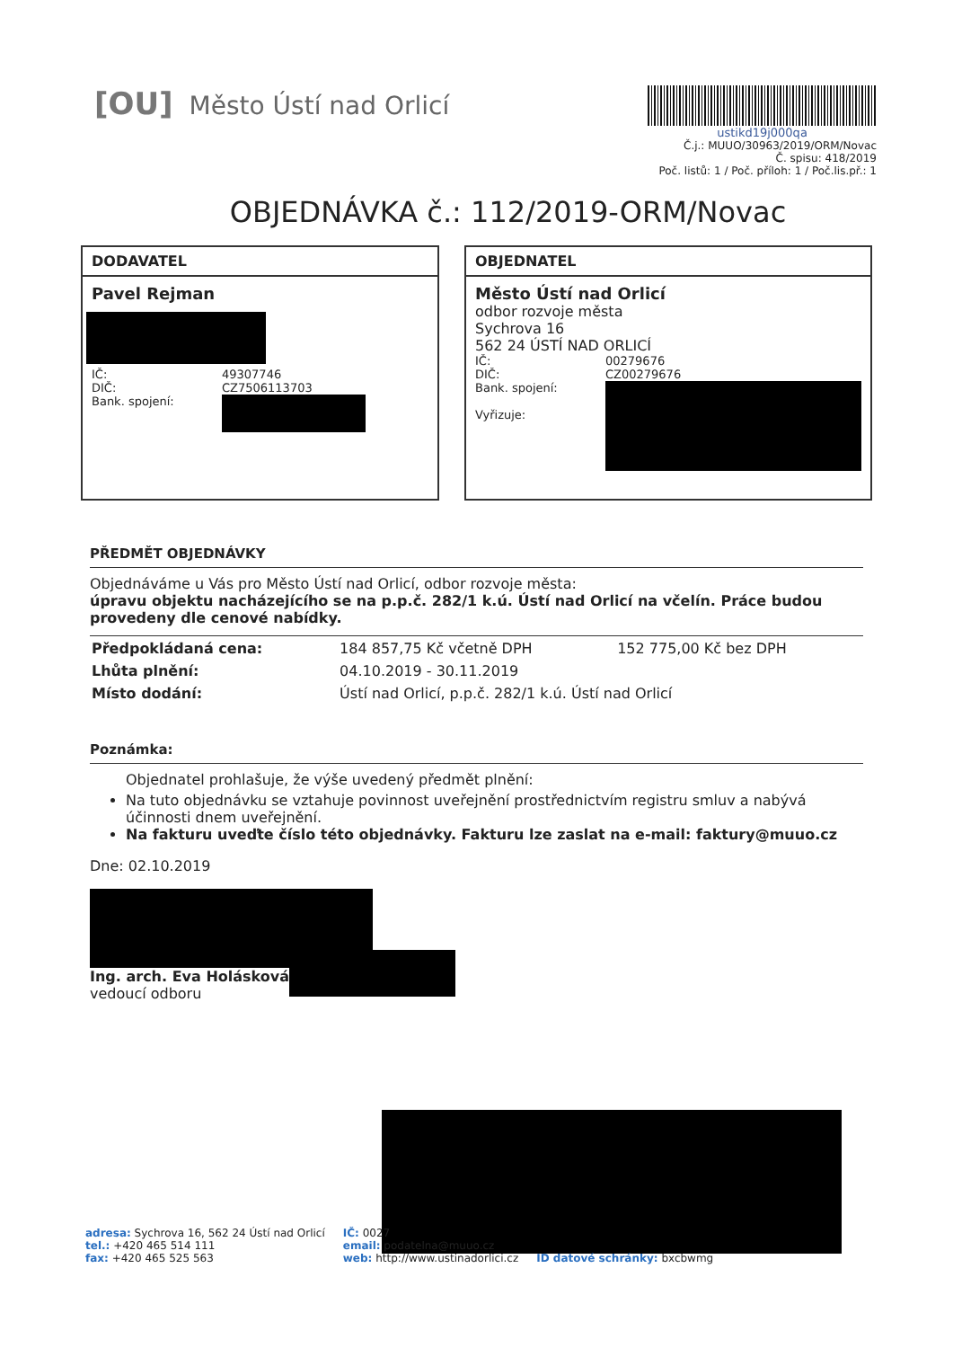[OU] Město Ústí nad Orlicí
ustikd19j000qa
Č.j.: MUUO/30963/2019/ORM/Novac
Č. spisu: 418/2019
Poč. listů: 1 / Poč. příloh: 1 / Poč.lis.př.: 1
OBJEDNÁVKA č.: 112/2019-ORM/Novac
DODAVATEL
Pavel Rejman
IČ: 49307746
DIČ: CZ7506113703
Bank. spojení:
OBJEDNATEL
Město Ústí nad Orlicí
odbor rozvoje města
Sychrova 16
562 24 ÚSTÍ NAD ORLICÍ
IČ: 00279676
DIČ: CZ00279676
Bank. spojení:
Vyřizuje:
PŘEDMĚT OBJEDNÁVKY
Objednáváme u Vás pro Město Ústí nad Orlicí, odbor rozvoje města:
úpravu objektu nacházejícího se na p.p.č. 282/1 k.ú. Ústí nad Orlicí na včelín. Práce budou provedeny dle cenové nabídky.
| Předpokládaná cena: | 184 857,75 Kč včetně DPH | 152 775,00 Kč bez DPH |
| Lhůta plnění: | 04.10.2019 - 30.11.2019 | |
| Místo dodání: | Ústí nad Orlicí, p.p.č. 282/1 k.ú. Ústí nad Orlicí | |
Poznámka:
Objednatel prohlašuje, že výše uvedený předmět plnění:
Na tuto objednávku se vztahuje povinnost uveřejnění prostřednictvím registru smluv a nabývá účinnosti dnem uveřejnění.
Na fakturu uveďte číslo této objednávky. Fakturu lze zaslat na e-mail: faktury@muuo.cz
Dne: 02.10.2019
Ing. arch. Eva Holásková
vedoucí odboru
adresa: Sychrova 16, 562 24 Ústí nad Orlicí
tel.: +420 465 514 111
fax: +420 465 525 563
IČ: 0027
email: podatelna@muuo.cz
web: http://www.ustinadorlici.cz
ID datové schránky: bxcbwmg